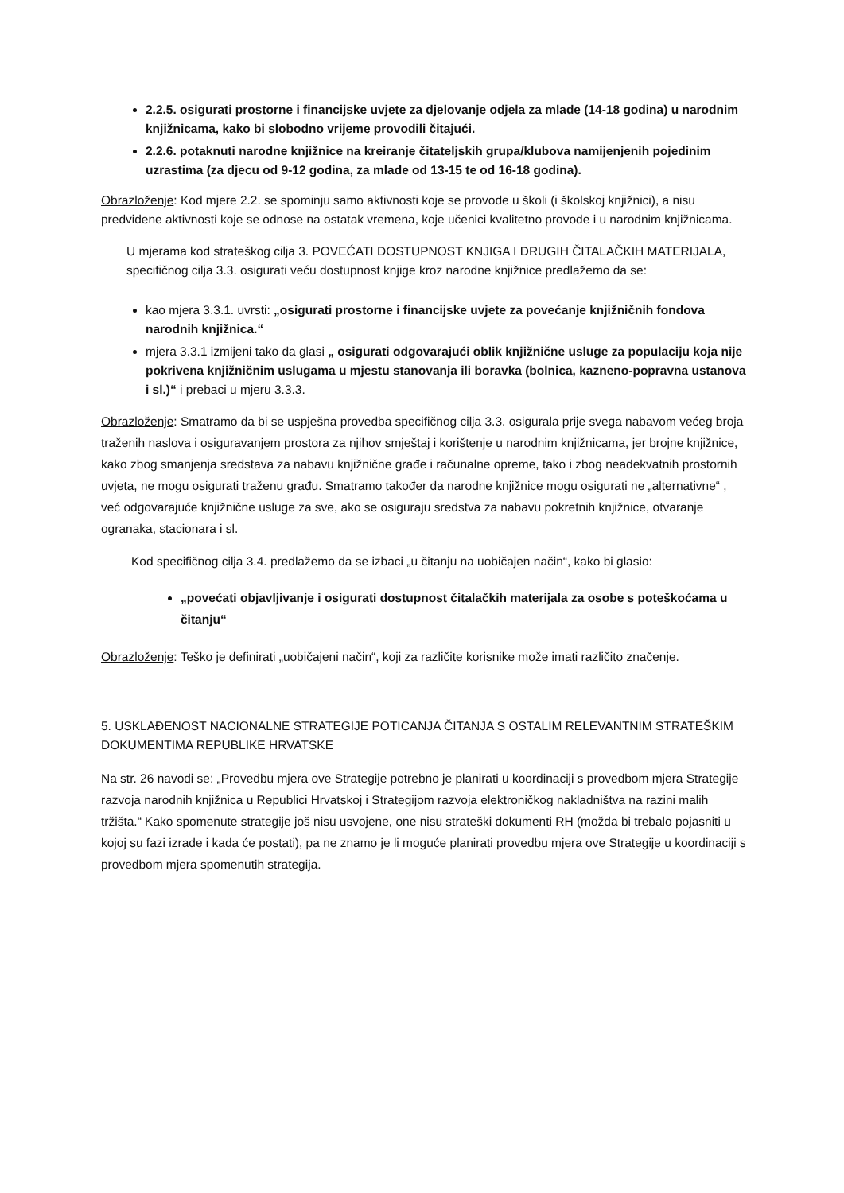2.2.5. osigurati prostorne i financijske uvjete za djelovanje odjela za mlade (14-18 godina) u narodnim knjižnicama, kako bi slobodno vrijeme provodili čitajući.
2.2.6. potaknuti narodne knjižnice na kreiranje čitateljskih grupa/klubova namijenjenih pojedinim uzrastima (za djecu od 9-12 godina, za mlade od 13-15 te od 16-18 godina).
Obrazloženje: Kod mjere 2.2. se spominju samo aktivnosti koje se provode u školi (i školskoj knjižnici), a nisu predviđene aktivnosti koje se odnose na ostatak vremena, koje učenici kvalitetno provode i u narodnim knjižnicama.
U mjerama kod strateškog cilja 3. POVEĆATI DOSTUPNOST KNJIGA I DRUGIH ČITALAČKIH MATERIJALA, specifičnog cilja 3.3. osigurati veću dostupnost knjige kroz narodne knjižnice predlažemo da se:
kao mjera 3.3.1. uvrsti: „osigurati prostorne i financijske uvjete za povećanje knjižničnih fondova narodnih knjižnica.“
mjera 3.3.1 izmijeni tako da glasi „ osigurati odgovarajući oblik knjižnične usluge za populaciju koja nije pokrivena knjižničnim uslugama u mjestu stanovanja ili boravka (bolnica, kazneno-popravna ustanova i sl.)“ i prebaci u mjeru 3.3.3.
Obrazloženje: Smatramo da bi se uspješna provedba specifičnog cilja 3.3. osigurala prije svega nabavom većeg broja traženih naslova i osiguravanjem prostora za njihov smještaj i korištenje u narodnim knjižnicama, jer brojne knjižnice, kako zbog smanjenja sredstava za nabavu knjižnične građe i računalne opreme, tako i zbog neadekvatnih prostornih uvjeta, ne mogu osigurati traženu građu. Smatramo također da narodne knjižnice mogu osigurati ne „alternativne“ , već odgovarajuće knjižnične usluge za sve, ako se osiguraju sredstva za nabavu pokretnih knjižnice, otvaranje ogranaka, stacionara i sl.
Kod specifičnog cilja 3.4. predlažemo da se izbaci „u čitanju na uobičajen način“, kako bi glasio:
„povećati objavljivanje i osigurati dostupnost čitalačkih materijala za osobe s poteškoćama u čitanju“
Obrazloženje: Teško je definirati „uobičajeni način“, koji za različite korisnike može imati različito značenje.
5. USKLAĐENOST NACIONALNE STRATEGIJE POTICANJA ČITANJA S OSTALIM RELEVANTNIM STRATEŠKIM DOKUMENTIMA REPUBLIKE HRVATSKE
Na str. 26 navodi se: „Provedbu mjera ove Strategije potrebno je planirati u koordinaciji s provedbom mjera Strategije razvoja narodnih knjižnica u Republici Hrvatskoj i Strategijom razvoja elektroničkog nakladništva na razini malih tržišta.“ Kako spomenute strategije još nisu usvojene, one nisu strateški dokumenti RH (možda bi trebalo pojasniti u kojoj su fazi izrade i kada će postati), pa ne znamo je li moguće planirati provedbu mjera ove Strategije u koordinaciji s provedbom mjera spomenutih strategija.